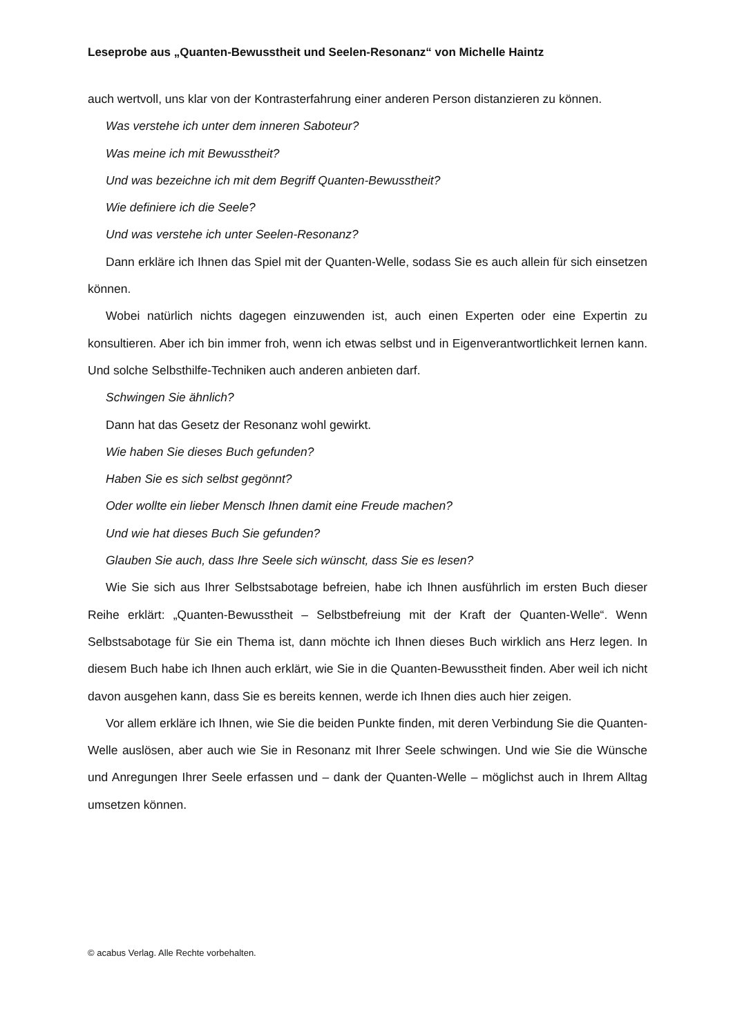Leseprobe aus „Quanten-Bewusstheit und Seelen-Resonanz“ von Michelle Haintz
auch wertvoll, uns klar von der Kontrasterfahrung einer anderen Person distanzieren zu können.
Was verstehe ich unter dem inneren Saboteur?
Was meine ich mit Bewusstheit?
Und was bezeichne ich mit dem Begriff Quanten-Bewusstheit?
Wie definiere ich die Seele?
Und was verstehe ich unter Seelen-Resonanz?
Dann erkläre ich Ihnen das Spiel mit der Quanten-Welle, sodass Sie es auch allein für sich einsetzen können.
Wobei natürlich nichts dagegen einzuwenden ist, auch einen Experten oder eine Expertin zu konsultieren. Aber ich bin immer froh, wenn ich etwas selbst und in Eigenverantwortlichkeit lernen kann. Und solche Selbsthilfe-Techniken auch anderen anbieten darf.
Schwingen Sie ähnlich?
Dann hat das Gesetz der Resonanz wohl gewirkt.
Wie haben Sie dieses Buch gefunden?
Haben Sie es sich selbst gegönnt?
Oder wollte ein lieber Mensch Ihnen damit eine Freude machen?
Und wie hat dieses Buch Sie gefunden?
Glauben Sie auch, dass Ihre Seele sich wünscht, dass Sie es lesen?
Wie Sie sich aus Ihrer Selbstsabotage befreien, habe ich Ihnen ausführlich im ersten Buch dieser Reihe erklärt: „Quanten-Bewusstheit – Selbstbefreiung mit der Kraft der Quanten-Welle“. Wenn Selbstsabotage für Sie ein Thema ist, dann möchte ich Ihnen dieses Buch wirklich ans Herz legen. In diesem Buch habe ich Ihnen auch erklärt, wie Sie in die Quanten-Bewusstheit finden. Aber weil ich nicht davon ausgehen kann, dass Sie es bereits kennen, werde ich Ihnen dies auch hier zeigen.
Vor allem erkläre ich Ihnen, wie Sie die beiden Punkte finden, mit deren Verbindung Sie die Quanten-Welle auslösen, aber auch wie Sie in Resonanz mit Ihrer Seele schwingen. Und wie Sie die Wünsche und Anregungen Ihrer Seele erfassen und – dank der Quanten-Welle – möglichst auch in Ihrem Alltag umsetzen können.
© acabus Verlag. Alle Rechte vorbehalten.